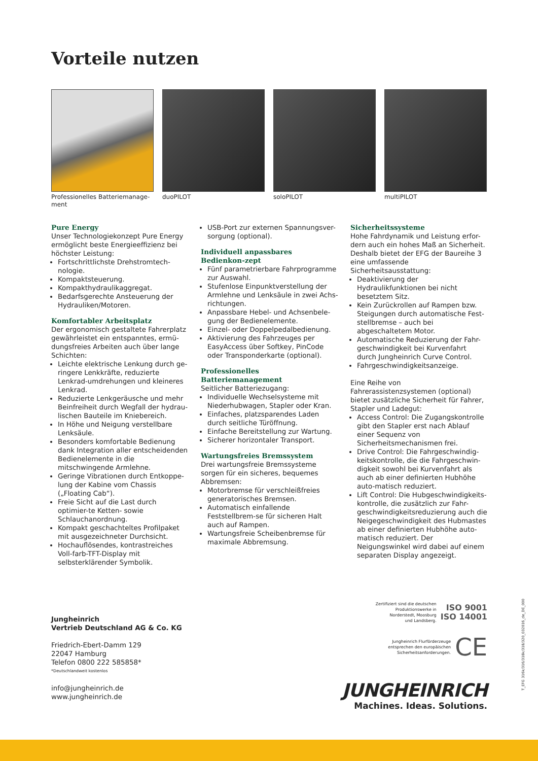Vorteile nutzen
Professionelles Batteriemanage-
ment
duoPILOT soloPILOT multiPILOT
Pure Energy
Unser Technologiekonzept Pure Energy ermöglicht beste Energieeffizienz bei höchster Leistung:
Fortschrittlichste Drehstromtech-nologie.
Kompaktsteuerung.
Kompakthydraulikaggregat.
Bedarfsgerechte Ansteuerung der Hydrauliken/Motoren.
Komfortabler Arbeitsplatz
Der ergonomisch gestaltete Fahrerplatz gewährleistet ein entspanntes, ermü-dungsfreies Arbeiten auch über lange Schichten:
Leichte elektrische Lenkung durch ge-ringere Lenkkräfte, reduzierte Lenkrad-umdrehungen und kleineres Lenkrad.
Reduzierte Lenkgeräusche und mehr Beinfreiheit durch Wegfall der hydrau-lischen Bauteile im Kniebereich.
In Höhe und Neigung verstellbare Lenksäule.
Besonders komfortable Bedienung dank Integration aller entscheidenden Bedienelemente in die mitschwingende Armlehne.
Geringe Vibrationen durch Entkoppe-lung der Kabine vom Chassis („Floating Cab“).
Freie Sicht auf die Last durch optimier-te Ketten- sowie Schlauchanordnung.
Kompakt geschachteltes Profilpaket mit ausgezeichneter Durchsicht.
Hochauflösendes, kontrastreiches Voll-farb-TFT-Display mit selbsterklärender Symbolik.
USB-Port zur externen Spannungsver-sorgung (optional).
Individuell anpassbares Bedienkon-zept
Fünf parametrierbare Fahrprogramme zur Auswahl.
Stufenlose Einpunktverstellung der Armlehne und Lenksäule in zwei Achs-richtungen.
Anpassbare Hebel- und Achsenbele-gung der Bedienelemente.
Einzel- oder Doppelpedalbedienung.
Aktivierung des Fahrzeuges per EasyAccess über Softkey, PinCode oder Transponderkarte (optional).
Professionelles Batteriemanagement
Seitlicher Batteriezugang:
Individuelle Wechselsysteme mit Niederhubwagen, Stapler oder Kran.
Einfaches, platzsparendes Laden durch seitliche Türöffnung.
Einfache Bereitstellung zur Wartung.
Sicherer horizontaler Transport.
Wartungsfreies Bremssystem
Drei wartungsfreie Bremssysteme sorgen für ein sicheres, bequemes Abbremsen:
Motorbremse für verschleißfreies generatorisches Bremsen.
Automatisch einfallende Feststellbrem-se für sicheren Halt auch auf Rampen.
Wartungsfreie Scheibenbremse für maximale Abbremsung.
Sicherheitssysteme
Hohe Fahrdynamik und Leistung erfor-dern auch ein hohes Maß an Sicherheit. Deshalb bietet der EFG der Baureihe 3 eine umfassende Sicherheitsausstattung:
Deaktivierung der Hydraulikfunktionen bei nicht besetztem Sitz.
Kein Zurückrollen auf Rampen bzw. Steigungen durch automatische Fest-stellbremse – auch bei abgeschaltetem Motor.
Automatische Reduzierung der Fahr-geschwindigkeit bei Kurvenfahrt durch Jungheinrich Curve Control.
Fahrgeschwindigkeitsanzeige.
Eine Reihe von Fahrerassistenzsystemen (optional) bietet zusätzliche Sicherheit für Fahrer, Stapler und Ladegut:
Access Control: Die Zugangskontrolle gibt den Stapler erst nach Ablauf einer Sequenz von Sicherheitsmechanismen frei.
Drive Control: Die Fahrgeschwindig-keitskontrolle, die die Fahrgeschwin-digkeit sowohl bei Kurvenfahrt als auch ab einer definierten Hubhöhe auto-matisch reduziert.
Lift Control: Die Hubgeschwindigkeits-kontrolle, die zusätzlich zur Fahr-geschwindigkeitsreduzierung auch die Neigegeschwindigkeit des Hubmastes ab einer definierten Hubhöhe auto-matisch reduziert. Der Neigungswinkel wird dabei auf einem separaten Display angezeigt.
Jungheinrich
Vertrieb Deutschland AG & Co. KG
Friedrich-Ebert-Damm 129
22047 Hamburg
Telefon 0800 222 585858*
*Deutschlandweit kostenlos
info@jungheinrich.de
www.jungheinrich.de
Zertifiziert sind die deutschen
Produktionswerke in
Norderstedt, Moosburg
und Landsberg.
ISO 9001
ISO 14001
Jungheinrich Flurförderzeuge
entsprechen den europäischen
Sicherheitsanforderungen.
CE
JUNGHEINRICH
Machines. Ideas. Solutions.
T_EFG 316k/316/318k/318/320_032016_de_DE_000